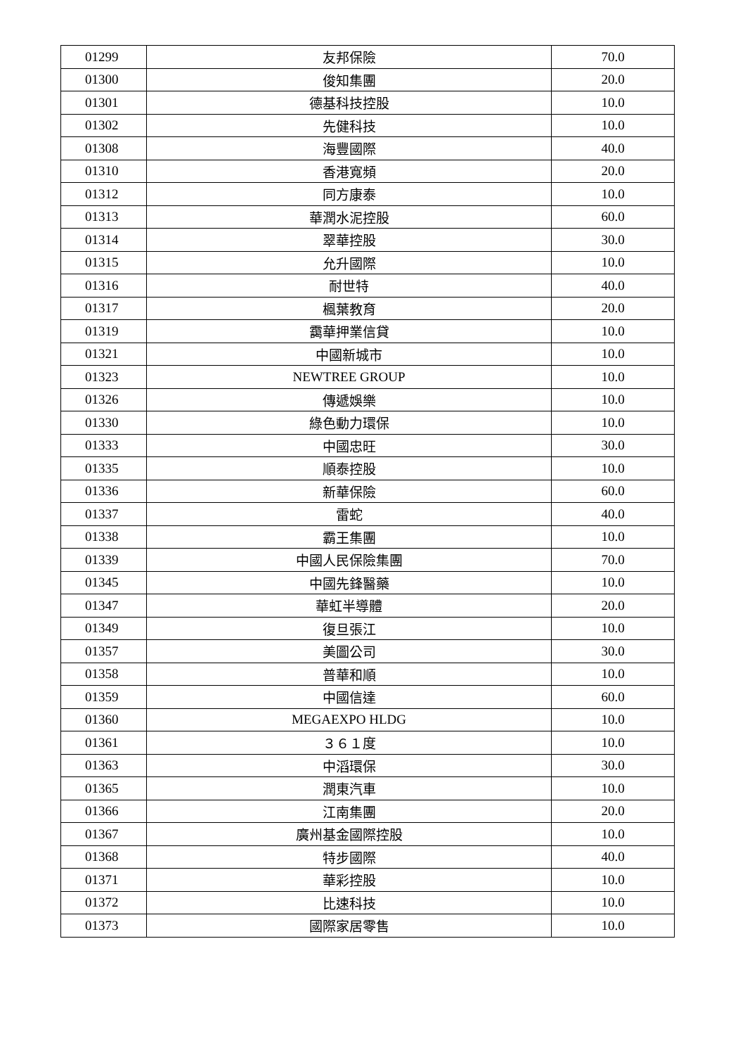| 01299 | 友邦保險 | 70.0 |
| 01300 | 俊知集團 | 20.0 |
| 01301 | 德基科技控股 | 10.0 |
| 01302 | 先健科技 | 10.0 |
| 01308 | 海豐國際 | 40.0 |
| 01310 | 香港寬頻 | 20.0 |
| 01312 | 同方康泰 | 10.0 |
| 01313 | 華潤水泥控股 | 60.0 |
| 01314 | 翠華控股 | 30.0 |
| 01315 | 允升國際 | 10.0 |
| 01316 | 耐世特 | 40.0 |
| 01317 | 楓葉教育 | 20.0 |
| 01319 | 靄華押業信貸 | 10.0 |
| 01321 | 中國新城市 | 10.0 |
| 01323 | NEWTREE GROUP | 10.0 |
| 01326 | 傳遞娛樂 | 10.0 |
| 01330 | 綠色動力環保 | 10.0 |
| 01333 | 中國忠旺 | 30.0 |
| 01335 | 順泰控股 | 10.0 |
| 01336 | 新華保險 | 60.0 |
| 01337 | 雷蛇 | 40.0 |
| 01338 | 霸王集團 | 10.0 |
| 01339 | 中國人民保險集團 | 70.0 |
| 01345 | 中國先鋒醫藥 | 10.0 |
| 01347 | 華虹半導體 | 20.0 |
| 01349 | 復旦張江 | 10.0 |
| 01357 | 美圖公司 | 30.0 |
| 01358 | 普華和順 | 10.0 |
| 01359 | 中國信達 | 60.0 |
| 01360 | MEGAEXPO HLDG | 10.0 |
| 01361 | ３６１度 | 10.0 |
| 01363 | 中滔環保 | 30.0 |
| 01365 | 潤東汽車 | 10.0 |
| 01366 | 江南集團 | 20.0 |
| 01367 | 廣州基金國際控股 | 10.0 |
| 01368 | 特步國際 | 40.0 |
| 01371 | 華彩控股 | 10.0 |
| 01372 | 比速科技 | 10.0 |
| 01373 | 國際家居零售 | 10.0 |